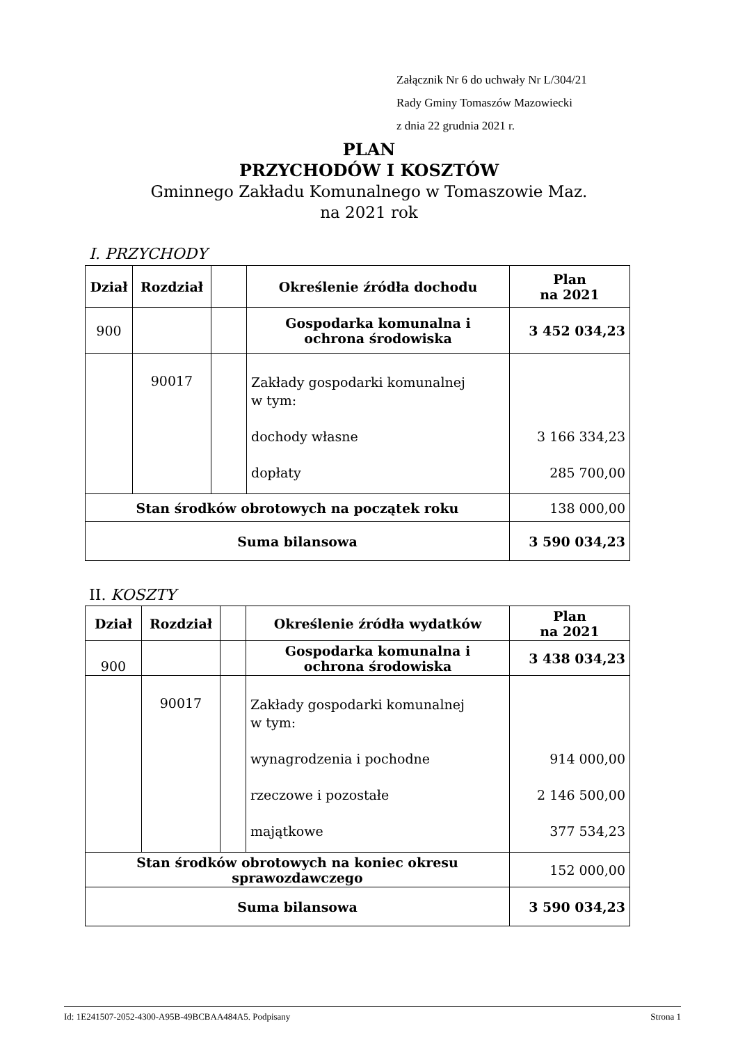Załącznik Nr 6 do uchwały Nr L/304/21
Rady Gminy Tomaszów Mazowiecki
z dnia 22 grudnia 2021 r.
PLAN
PRZYCHODÓW I KOSZTÓW
Gminnego Zakładu Komunalnego w Tomaszowie Maz.
na 2021 rok
I. PRZYCHODY
| Dział | Rozdział | | Określenie źródła dochodu | Plan na 2021 |
| --- | --- | --- | --- | --- |
| 900 | | | Gospodarka komunalna i ochrona środowiska | 3 452 034,23 |
| | 90017 | | Zakłady gospodarki komunalnej w tym: dochody własne dopłaty | 3 166 334,23 285 700,00 |
| Stan środków obrotowych na początek roku | | | | 138 000,00 |
| Suma bilansowa | | | | 3 590 034,23 |
II. KOSZTY
| Dział | Rozdział | | Określenie źródła wydatków | Plan na 2021 |
| --- | --- | --- | --- | --- |
| 900 | | | Gospodarka komunalna i ochrona środowiska | 3 438 034,23 |
| | 90017 | | Zakłady gospodarki komunalnej w tym: wynagrodzenia i pochodne rzeczowe i pozostałe majątkowe | 914 000,00 2 146 500,00 377 534,23 |
| Stan środków obrotowych na koniec okresu sprawozdawczego | | | | 152 000,00 |
| Suma bilansowa | | | | 3 590 034,23 |
Id: 1E241507-2052-4300-A95B-49BCBAA484A5. Podpisany Strona 1